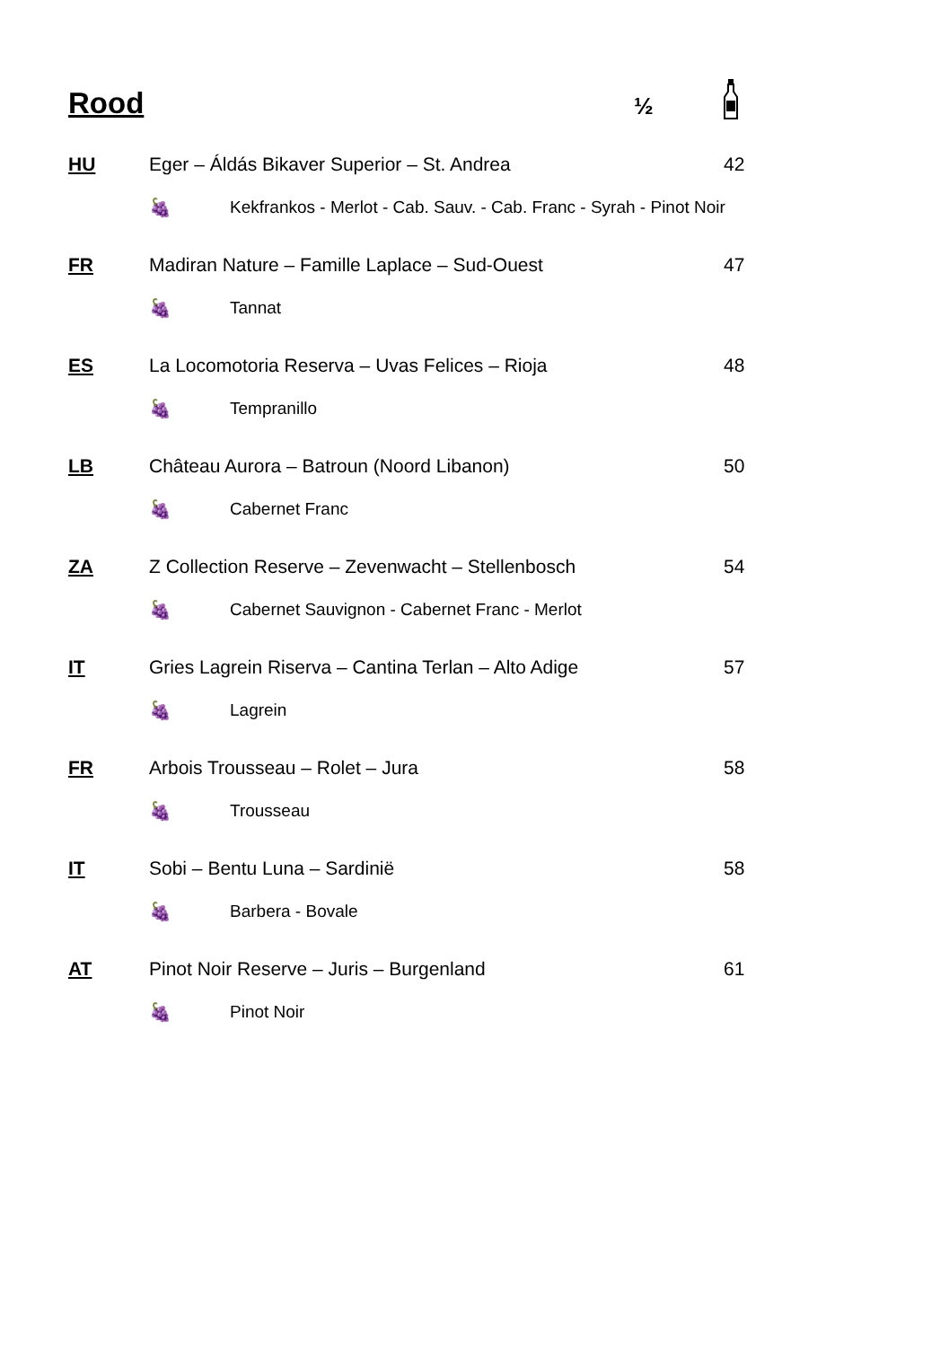Rood
½
HU Eger – Áldás Bikaver Superior – St. Andrea 42
🍇 Kekfrankos - Merlot - Cab. Sauv. - Cab. Franc - Syrah - Pinot Noir
FR Madiran Nature – Famille Laplace – Sud-Ouest 47
🍇 Tannat
ES La Locomotoria Reserva – Uvas Felices – Rioja 48
🍇 Tempranillo
LB Château Aurora – Batroun (Noord Libanon) 50
🍇 Cabernet Franc
ZA Z Collection Reserve – Zevenwacht – Stellenbosch 54
🍇 Cabernet Sauvignon - Cabernet Franc - Merlot
IT Gries Lagrein Riserva – Cantina Terlan – Alto Adige 57
🍇 Lagrein
FR Arbois Trousseau – Rolet – Jura 58
🍇 Trousseau
IT Sobi – Bentu Luna – Sardinië 58
🍇 Barbera - Bovale
AT Pinot Noir Reserve – Juris – Burgenland 61
🍇 Pinot Noir